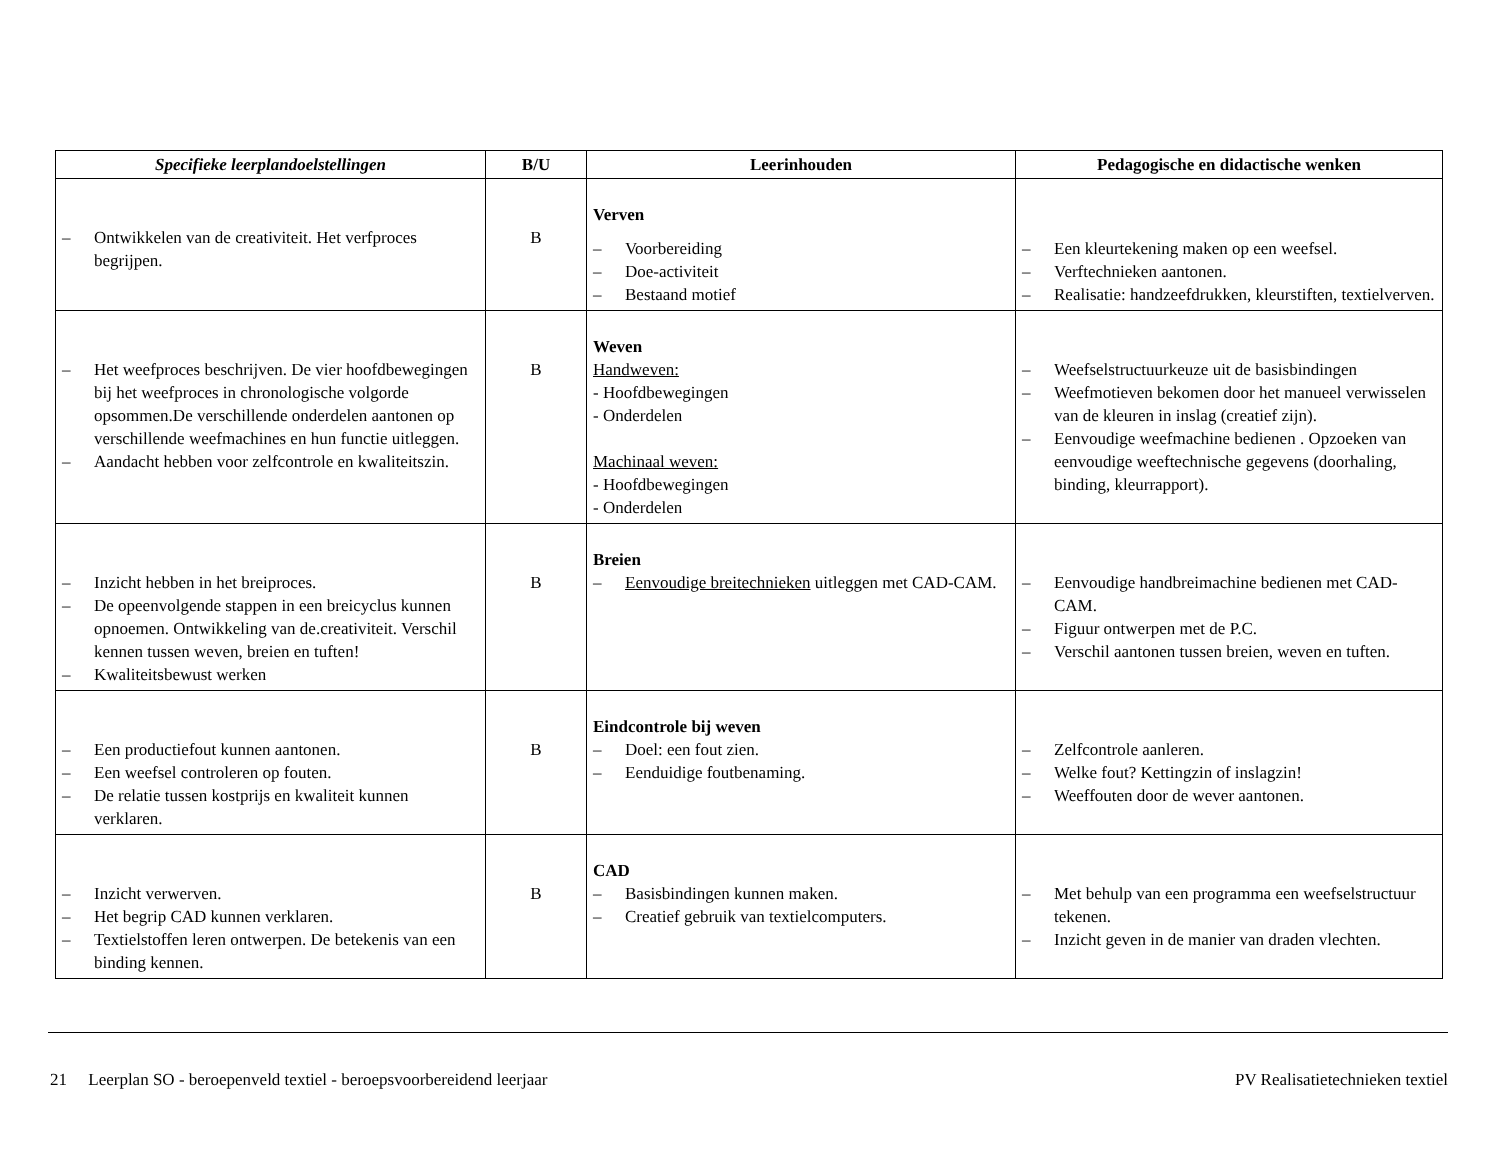| Specifieke leerplandoelstellingen | B/U | Leerinhouden | Pedagogische en didactische wenken |
| --- | --- | --- | --- |
| – Ontwikkelen van de creativiteit. Het verfproces begrijpen. | B | Verven – Voorbereiding – Doe-activiteit – Bestaand motief | – Een kleurtekening maken op een weefsel. – Verftechnieken aantonen. – Realisatie: handzeefdrukken, kleurstiften, textielverven. |
| – Het weefproces beschrijven. De vier hoofdbewegingen bij het weefproces in chronologische volgorde opsommen.De verschillende onderdelen aantonen op verschillende weefmachines en hun functie uitleggen. – Aandacht hebben voor zelfcontrole en kwaliteitszin. | B | Weven Handweven: - Hoofdbewegingen - Onderdelen Machinaal weven: - Hoofdbewegingen - Onderdelen | – Weefselstructuurkeuze uit de basisbindingen – Weefmotieven bekomen door het manueel verwisselen van de kleuren in inslag (creatief zijn). – Eenvoudige weefmachine bedienen . Opzoeken van eenvoudige weeftechnische gegevens (doorhaling, binding, kleurrapport). |
| – Inzicht hebben in het breiproces. – De opeenvolgende stappen in een breicyclus kunnen opnoemen. Ontwikkeling van de.creativiteit. Verschil kennen tussen weven, breien en tuften! – Kwaliteitsbewust werken | B | Breien – Eenvoudige breitechnieken uitleggen met CAD-CAM. | – Eenvoudige handbreimachine bedienen met CAD-CAM. – Figuur ontwerpen met de P.C. – Verschil aantonen tussen breien, weven en tuften. |
| – Een productiefout kunnen aantonen. – Een weefsel controleren op fouten. – De relatie tussen kostprijs en kwaliteit kunnen verklaren. | B | Eindcontrole bij weven – Doel: een fout zien. – Eenduidige foutbenaming. | – Zelfcontrole aanleren. – Welke fout? Kettingzin of inslagzin! – Weeffouten door de wever aantonen. |
| – Inzicht verwerven. – Het begrip CAD kunnen verklaren. – Textielstoffen leren ontwerpen. De betekenis van een binding kennen. | B | CAD – Basisbindingen kunnen maken. – Creatief gebruik van textielcomputers. | – Met behulp van een programma een weefselstructuur tekenen. – Inzicht geven in de manier van draden vlechten. |
21 Leerplan SO - beroepenveld textiel - beroepsvoorbereidend leerjaar
PV Realisatietechnieken textiel